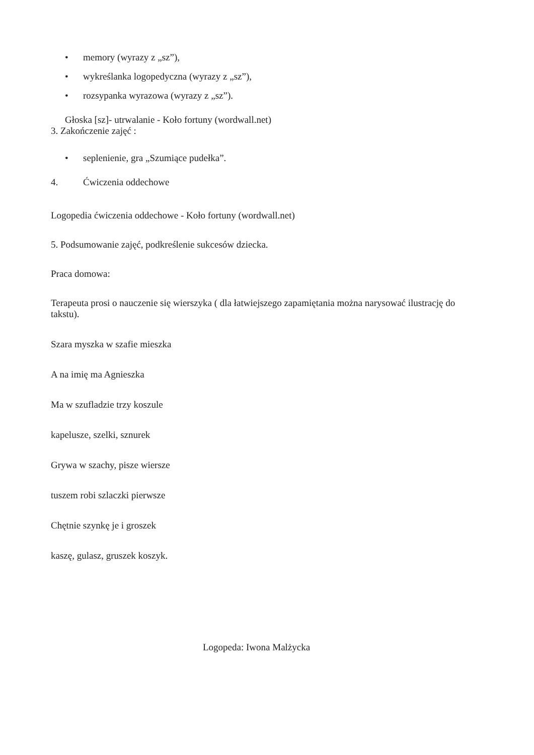• memory (wyrazy z „sz”),
• wykreślanka logopedyczna (wyrazy z „sz”),
• rozsypanka wyrazowa (wyrazy z „sz”).
Głoska [sz]- utrwalanie - Koło fortuny (wordwall.net)
3. Zakończenie zajęć :
• seplenienie, gra „Szumiące pudełka”.
4. Ćwiczenia oddechowe
Logopedia ćwiczenia oddechowe - Koło fortuny (wordwall.net)
5. Podsumowanie zajęć, podkreślenie sukcesów dziecka.
Praca domowa:
Terapeuta prosi o nauczenie się wierszyka ( dla łatwiejszego zapamiętania można narysować ilustrację do takstu).
Szara myszka w szafie mieszka
A na imię ma Agnieszka
Ma w szufladzie trzy koszule
kapelusze, szelki, sznurek
Grywa w szachy, pisze wiersze
tuszem robi szlaczki pierwsze
Chętnie szynkę je i groszek
kaszę, gulasz, gruszek koszyk.
Logopeda: Iwona Malżycka